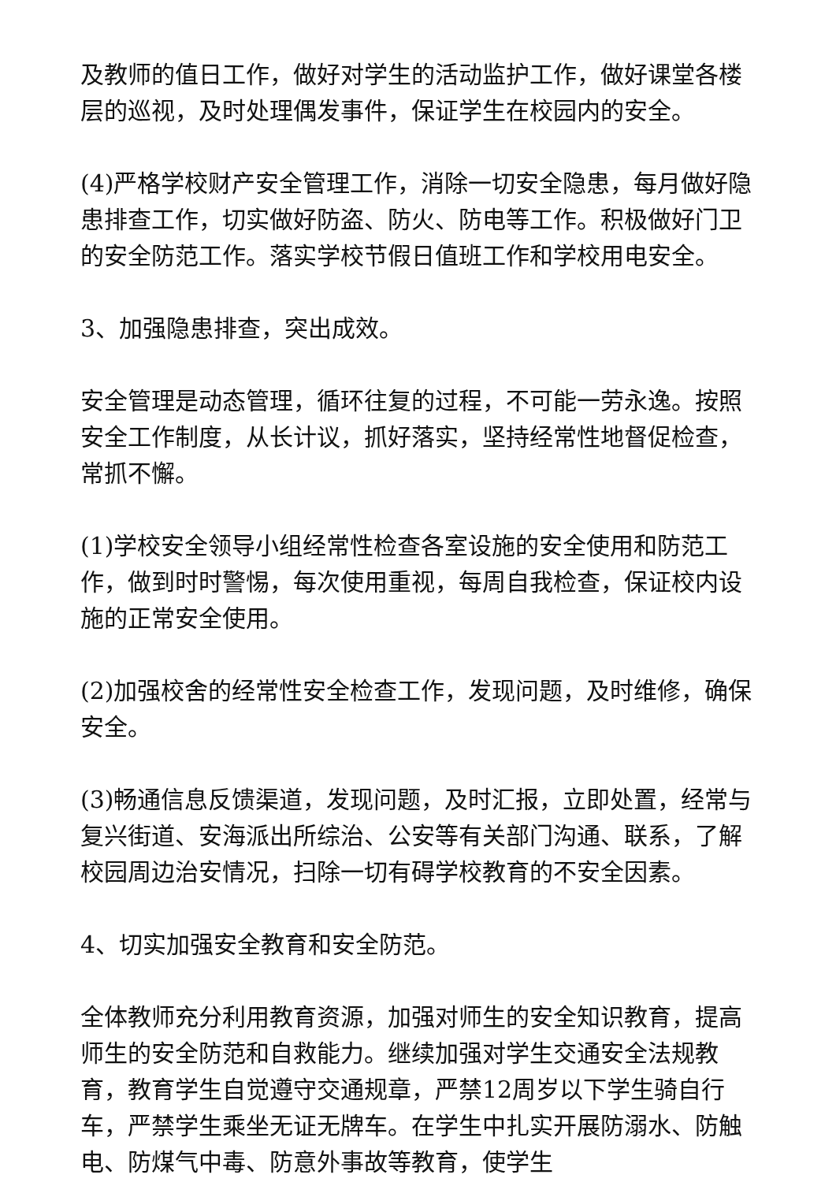及教师的值日工作，做好对学生的活动监护工作，做好课堂各楼层的巡视，及时处理偶发事件，保证学生在校园内的安全。
(4)严格学校财产安全管理工作，消除一切安全隐患，每月做好隐患排查工作，切实做好防盗、防火、防电等工作。积极做好门卫的安全防范工作。落实学校节假日值班工作和学校用电安全。
3、加强隐患排查，突出成效。
安全管理是动态管理，循环往复的过程，不可能一劳永逸。按照安全工作制度，从长计议，抓好落实，坚持经常性地督促检查，常抓不懈。
(1)学校安全领导小组经常性检查各室设施的安全使用和防范工作，做到时时警惕，每次使用重视，每周自我检查，保证校内设施的正常安全使用。
(2)加强校舍的经常性安全检查工作，发现问题，及时维修，确保安全。
(3)畅通信息反馈渠道，发现问题，及时汇报，立即处置，经常与复兴街道、安海派出所综治、公安等有关部门沟通、联系，了解校园周边治安情况，扫除一切有碍学校教育的不安全因素。
4、切实加强安全教育和安全防范。
全体教师充分利用教育资源，加强对师生的安全知识教育，提高师生的安全防范和自救能力。继续加强对学生交通安全法规教育，教育学生自觉遵守交通规章，严禁12周岁以下学生骑自行车，严禁学生乘坐无证无牌车。在学生中扎实开展防溺水、防触电、防煤气中毒、防意外事故等教育，使学生